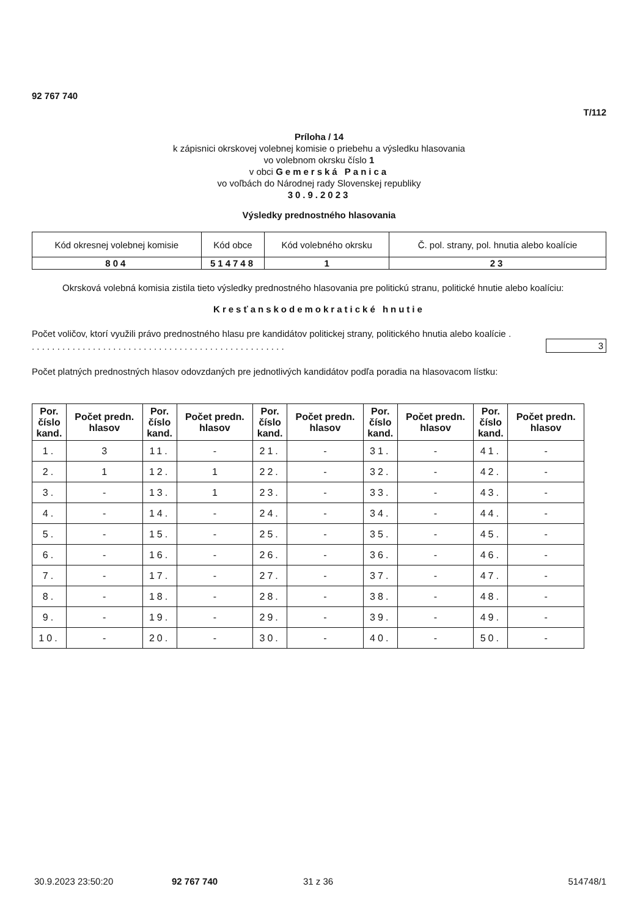92 767 740
T/112
Príloha / 14
k zápisnici okrskovej volebnej komisie o priebehu a výsledku hlasovania
vo volebnom okrsku číslo 1
v obci Gemerská Panica
vo voľbách do Národnej rady Slovenskej republiky
30.9.2023
Výsledky prednostného hlasovania
| Kód okresnej volebnej komisie | Kód obce | Kód volebného okrsku | Č. pol. strany, pol. hnutia alebo koalície |
| 804 | 514748 | 1 | 23 |
Okrsková volebná komisia zistila tieto výsledky prednostného hlasovania pre politickú stranu, politické hnutie alebo koalíciu:
Kresťanskodemokratické hnutie
Počet voličov, ktorí využili právo prednostného hlasu pre kandidátov politickej strany, politického hnutia alebo koalície . . . . . . . . . . . . . . . . . . . . . . . . . . . . . . . . . . . . . . . . . . . . . . . . . . .
3
Počet platných prednostných hlasov odovzdaných pre jednotlivých kandidátov podľa poradia na hlasovacom lístku:
| Por. číslo kand. | Počet predn. hlasov | Por. číslo kand. | Počet predn. hlasov | Por. číslo kand. | Počet predn. hlasov | Por. číslo kand. | Počet predn. hlasov | Por. číslo kand. | Počet predn. hlasov |
| --- | --- | --- | --- | --- | --- | --- | --- | --- | --- |
| 1. | 3 | 11. | - | 21. | - | 31. | - | 41. | - |
| 2. | 1 | 12. | 1 | 22. | - | 32. | - | 42. | - |
| 3. | - | 13. | 1 | 23. | - | 33. | - | 43. | - |
| 4. | - | 14. | - | 24. | - | 34. | - | 44. | - |
| 5. | - | 15. | - | 25. | - | 35. | - | 45. | - |
| 6. | - | 16. | - | 26. | - | 36. | - | 46. | - |
| 7. | - | 17. | - | 27. | - | 37. | - | 47. | - |
| 8. | - | 18. | - | 28. | - | 38. | - | 48. | - |
| 9. | - | 19. | - | 29. | - | 39. | - | 49. | - |
| 10. | - | 20. | - | 30. | - | 40. | - | 50. | - |
30.9.2023 23:50:20 92 767 740 31 z 36 514748/1